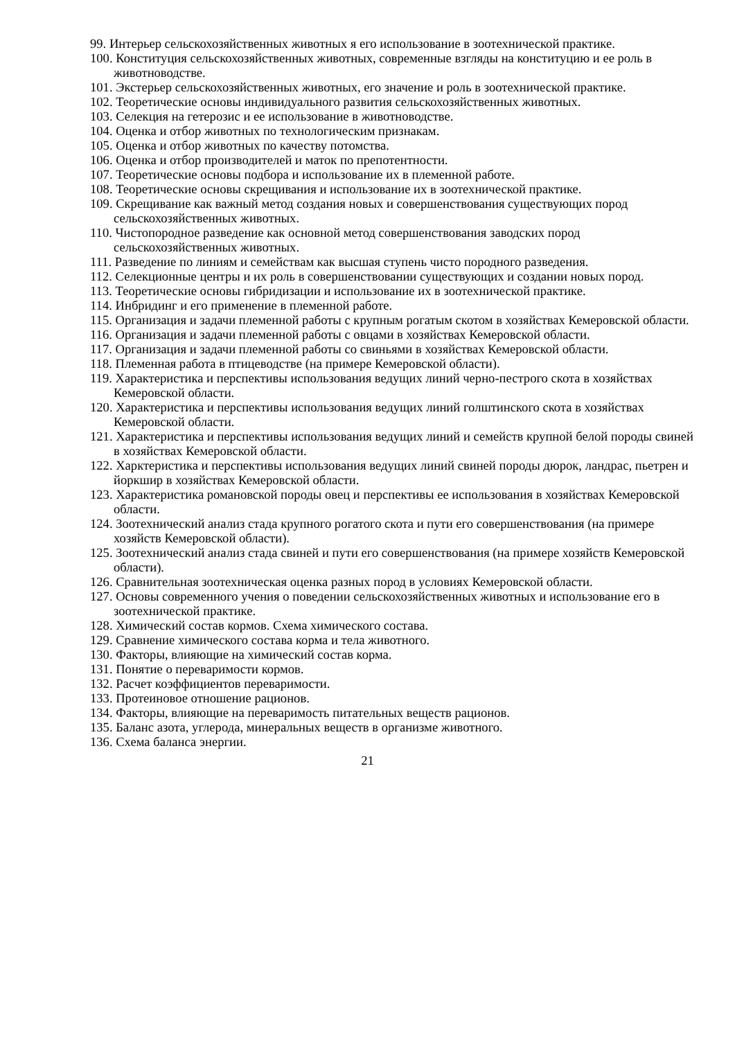99. Интерьер сельскохозяйственных животных я его использование в зоотехнической практике.
100. Конституция сельскохозяйственных животных, современные взгляды на конституцию и ее роль в животноводстве.
101. Экстерьер сельскохозяйственных животных, его значение и роль в зоотехнической практике.
102. Теоретические основы индивидуального развития сельскохозяйственных животных.
103. Селекция на гетерозис и ее использование в животноводстве.
104. Оценка и отбор животных по технологическим признакам.
105. Оценка и отбор животных по качеству потомства.
106. Оценка и отбор производителей и маток по препотентности.
107. Теоретические основы подбора и использование их в племенной работе.
108. Теоретические основы скрещивания и использование их в зоотехнической практике.
109. Скрещивание как важный метод создания новых и совершенствования существующих пород сельскохозяйственных животных.
110. Чистопородное разведение как основной метод совершенствования заводских пород сельскохозяйственных животных.
111. Разведение по линиям и семействам как высшая ступень чисто породного разведения.
112. Селекционные центры и их роль в совершенствовании существующих и создании новых пород.
113. Теоретические основы гибридизации и использование их в зоотехнической практике.
114. Инбридинг и его применение в племенной работе.
115. Организация и задачи племенной работы с крупным рогатым скотом в хозяйствах Кемеровской области.
116. Организация и задачи племенной работы с овцами в хозяйствах Кемеровской области.
117. Организация и задачи племенной работы со свиньями в хозяйствах Кемеровской области.
118. Племенная работа в птицеводстве (на примере Кемеровской области).
119. Характеристика и перспективы использования ведущих линий черно-пестрого скота в хозяйствах Кемеровской области.
120. Характеристика и перспективы использования ведущих линий голштинского скота в хозяйствах Кемеровской области.
121. Характеристика и перспективы использования ведущих линий и семейств крупной белой породы свиней в хозяйствах Кемеровской области.
122. Харктеристика и перспективы использования ведущих линий свиней породы дюрок, ландрас, пьетрен и йоркшир в хозяйствах Кемеровской области.
123. Характеристика романовской породы овец и перспективы ее использования в хозяйствах Кемеровской области.
124. Зоотехнический анализ стада крупного рогатого скота и пути его совершенствования (на примере хозяйств Кемеровской области).
125. Зоотехнический анализ стада свиней и пути его совершенствования (на примере хозяйств Кемеровской области).
126. Сравнительная зоотехническая оценка разных пород в условиях Кемеровской области.
127. Основы современного учения о поведении сельскохозяйственных животных и использование его в зоотехнической практике.
128. Химический состав кормов. Схема химического состава.
129. Сравнение химического состава корма и тела животного.
130. Факторы, влияющие на химический состав корма.
131. Понятие о переваримости кормов.
132. Расчет коэффициентов переваримости.
133. Протеиновое отношение рационов.
134. Факторы, влияющие на переваримость питательных веществ рационов.
135. Баланс азота, углерода, минеральных веществ в организме животного.
136. Схема баланса энергии.
21